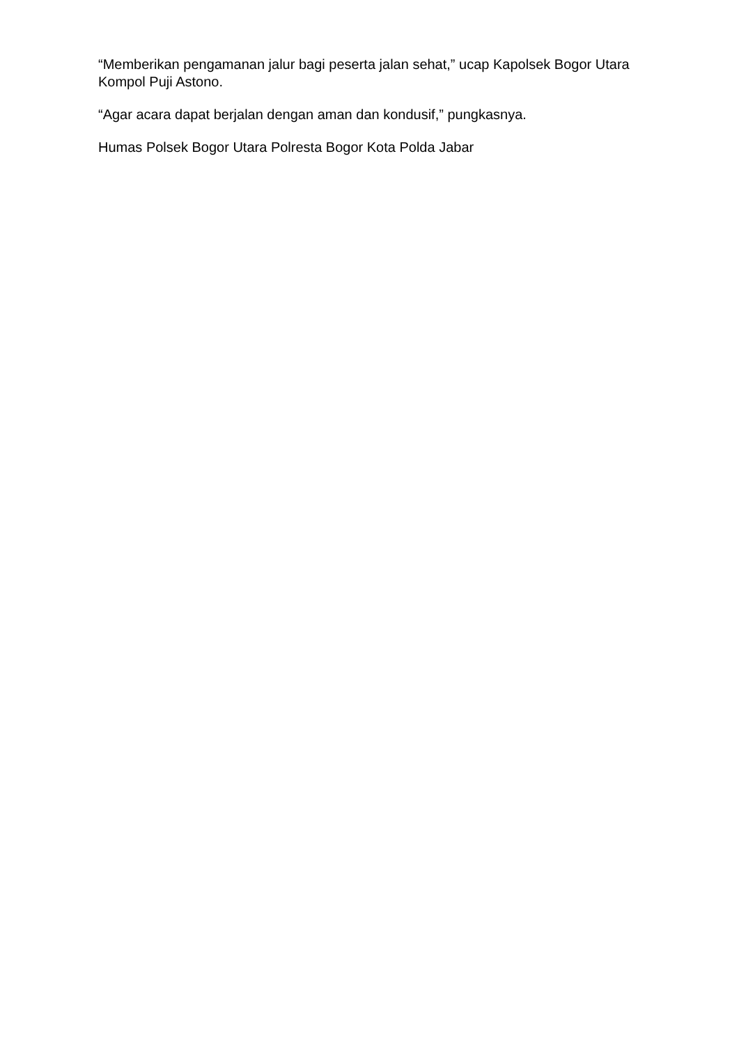“Memberikan pengamanan jalur bagi peserta jalan sehat,” ucap Kapolsek Bogor Utara Kompol Puji Astono.
“Agar acara dapat berjalan dengan aman dan kondusif,” pungkasnya.
Humas Polsek Bogor Utara Polresta Bogor Kota Polda Jabar